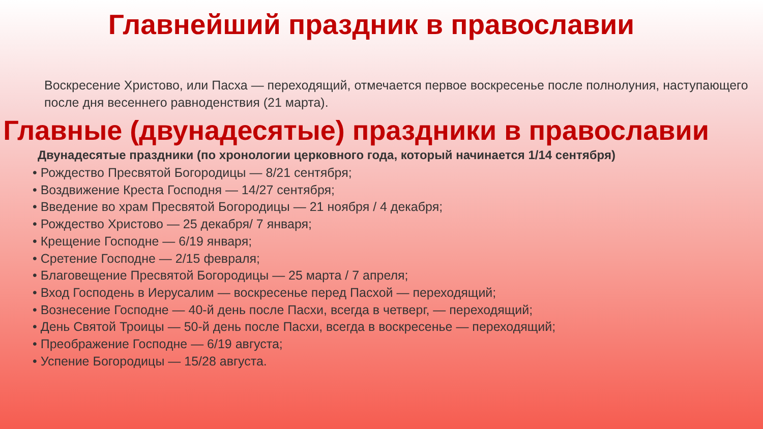Главнейший праздник в православии
Воскресение Христово, или Пасха — переходящий, отмечается первое воскресенье после полнолуния, наступающего после дня весеннего равноденствия (21 марта).
Главные (двунадесятые) праздники в православии
Двунадесятые праздники (по хронологии церковного года, который начинается 1/14 сентября)
• Рождество Пресвятой Богородицы — 8/21 сентября;
• Воздвижение Креста Господня — 14/27 сентября;
• Введение во храм Пресвятой Богородицы — 21 ноября / 4 декабря;
• Рождество Христово — 25 декабря/ 7 января;
• Крещение Господне — 6/19 января;
• Сретение Господне — 2/15 февраля;
• Благовещение Пресвятой Богородицы — 25 марта / 7 апреля;
• Вход Господень в Иерусалим — воскресенье перед Пасхой — переходящий;
• Вознесение Господне — 40-й день после Пасхи, всегда в четверг, — переходящий;
• День Святой Троицы — 50-й день после Пасхи, всегда в воскресенье — переходящий;
• Преображение Господне — 6/19 августа;
• Успение Богородицы — 15/28 августа.